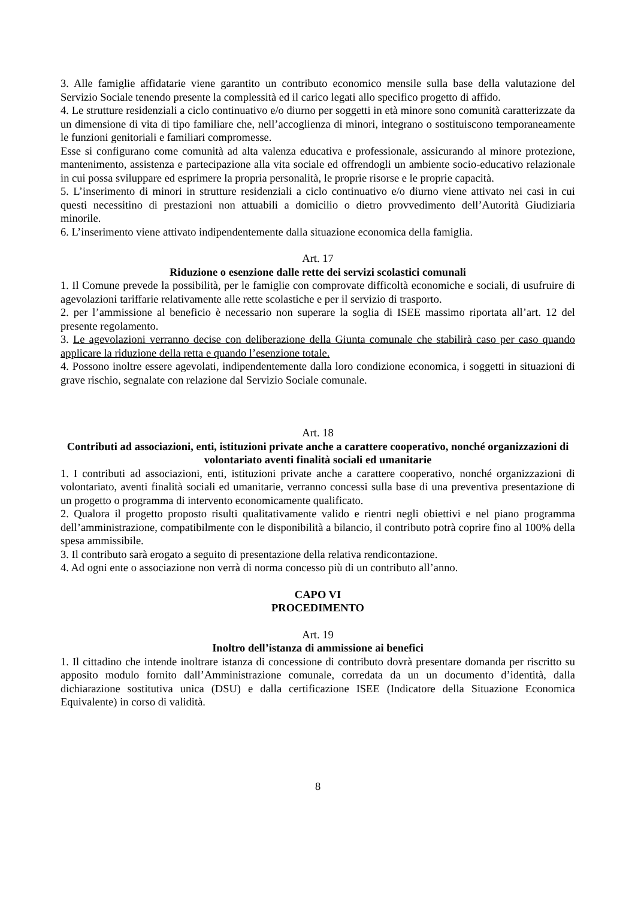3. Alle famiglie affidatarie viene garantito un contributo economico mensile sulla base della valutazione del Servizio Sociale tenendo presente la complessità ed il carico legati allo specifico progetto di affido.
4. Le strutture residenziali a ciclo continuativo e/o diurno per soggetti in età minore sono comunità caratterizzate da un dimensione di vita di tipo familiare che, nell’accoglienza di minori, integrano o sostituiscono temporaneamente le funzioni genitoriali e familiari compromesse.
Esse si configurano come comunità ad alta valenza educativa e professionale, assicurando al minore protezione, mantenimento, assistenza e partecipazione alla vita sociale ed offrendogli un ambiente socio-educativo relazionale in cui possa sviluppare ed esprimere la propria personalità, le proprie risorse e le proprie capacità.
5. L’inserimento di minori in strutture residenziali a ciclo continuativo e/o diurno viene attivato nei casi in cui questi necessitino di prestazioni non attuabili a domicilio o dietro provvedimento dell’Autorità Giudiziaria minorile.
6. L’inserimento viene attivato indipendentemente dalla situazione economica della famiglia.
Art. 17
Riduzione o esenzione dalle rette dei servizi scolastici comunali
1. Il Comune prevede la possibilità, per le famiglie con comprovate difficoltà economiche e sociali, di usufruire di agevolazioni tariffarie relativamente alle rette scolastiche e per il servizio di trasporto.
2. per l’ammissione al beneficio è necessario non superare la soglia di ISEE massimo riportata all’art. 12 del presente regolamento.
3. Le agevolazioni verranno decise con deliberazione della Giunta comunale che stabilirà caso per caso quando applicare la riduzione della retta e quando l’esenzione totale.
4. Possono inoltre essere agevolati, indipendentemente dalla loro condizione economica, i soggetti in situazioni di grave rischio, segnalate con relazione dal Servizio Sociale comunale.
Art. 18
Contributi ad associazioni, enti, istituzioni private anche a carattere cooperativo, nonché organizzazioni di volontariato aventi finalità sociali ed umanitarie
1. I contributi ad associazioni, enti, istituzioni private anche a carattere cooperativo, nonché organizzazioni di volontariato, aventi finalità sociali ed umanitarie, verranno concessi sulla base di una preventiva presentazione di un progetto o programma di intervento economicamente qualificato.
2. Qualora il progetto proposto risulti qualitativamente valido e rientri negli obiettivi e nel piano programma dell’amministrazione, compatibilmente con le disponibilità a bilancio, il contributo potrà coprire fino al 100% della spesa ammissibile.
3. Il contributo sarà erogato a seguito di presentazione della relativa rendicontazione.
4. Ad ogni ente o associazione non verrà di norma concesso più di un contributo all’anno.
CAPO VI
PROCEDIMENTO
Art. 19
Inoltro dell’istanza di ammissione ai benefici
1. Il cittadino che intende inoltrare istanza di concessione di contributo dovrà presentare domanda per riscritto su apposito modulo fornito dall’Amministrazione comunale, corredata da un un documento d’identità, dalla dichiarazione sostitutiva unica (DSU) e dalla certificazione ISEE (Indicatore della Situazione Economica Equivalente) in corso di validità.
8